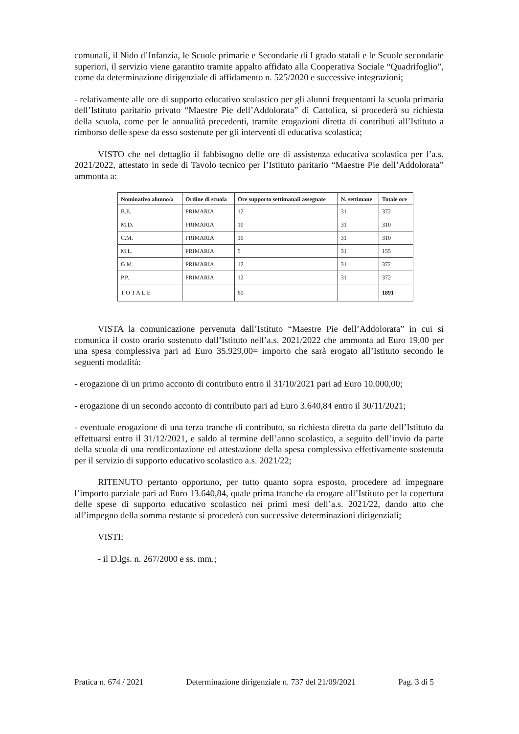comunali, il Nido d’Infanzia, le Scuole primarie e Secondarie di I grado statali e le Scuole secondarie superiori, il servizio viene garantito tramite appalto affidato alla Cooperativa Sociale “Quadrifoglio”, come da determinazione dirigenziale di affidamento n. 525/2020 e successive integrazioni;
- relativamente alle ore di supporto educativo scolastico per gli alunni frequentanti la scuola primaria dell’Istituto paritario privato “Maestre Pie dell’Addolorata” di Cattolica, si procederà su richiesta della scuola, come per le annualità precedenti, tramite erogazioni diretta di contributi all’Istituto a rimborso delle spese da esso sostenute per gli interventi di educativa scolastica;
VISTO che nel dettaglio il fabbisogno delle ore di assistenza educativa scolastica per l’a.s. 2021/2022, attestato in sede di Tavolo tecnico per l’Istituto paritario “Maestre Pie dell’Addolorata” ammonta a:
| Nominativo alunno/a | Ordine di scuola | Ore supporto settimanali assegnate | N. settimane | Totale ore |
| --- | --- | --- | --- | --- |
| B.E. | PRIMARIA | 12 | 31 | 372 |
| M.D. | PRIMARIA | 10 | 31 | 310 |
| C.M. | PRIMARIA | 10 | 31 | 310 |
| M.L. | PRIMARIA | 5 | 31 | 155 |
| G.M. | PRIMARIA | 12 | 31 | 372 |
| P.P. | PRIMARIA | 12 | 31 | 372 |
| TOTALE | | 61 | | 1891 |
VISTA la comunicazione pervenuta dall’Istituto “Maestre Pie dell’Addolorata” in cui si comunica il costo orario sostenuto dall’Istituto nell’a.s. 2021/2022 che ammonta ad Euro 19,00 per una spesa complessiva pari ad Euro 35.929,00= importo che sarà erogato all’Istituto secondo le seguenti modalità:
- erogazione di un primo acconto di contributo entro il 31/10/2021 pari ad Euro 10.000,00;
- erogazione di un secondo acconto di contributo pari ad Euro 3.640,84 entro il 30/11/2021;
- eventuale erogazione di una terza tranche di contributo, su richiesta diretta da parte dell’Istituto da effettuarsi entro il 31/12/2021, e saldo al termine dell’anno scolastico, a seguito dell’invio da parte della scuola di una rendicontazione ed attestazione della spesa complessiva effettivamente sostenuta per il servizio di supporto educativo scolastico a.s. 2021/22;
RITENUTO pertanto opportuno, per tutto quanto sopra esposto, procedere ad impegnare l’importo parziale pari ad Euro 13.640,84, quale prima tranche da erogare all’Istituto per la copertura delle spese di supporto educativo scolastico nei primi mesi dell’a.s. 2021/22, dando atto che all’impegno della somma restante si procederà con successive determinazioni dirigenziali;
VISTI:
- il D.lgs. n. 267/2000 e ss. mm.;
Pratica n. 674 / 2021 Determinazione dirigenziale n. 737 del 21/09/2021 Pag. 3 di 5